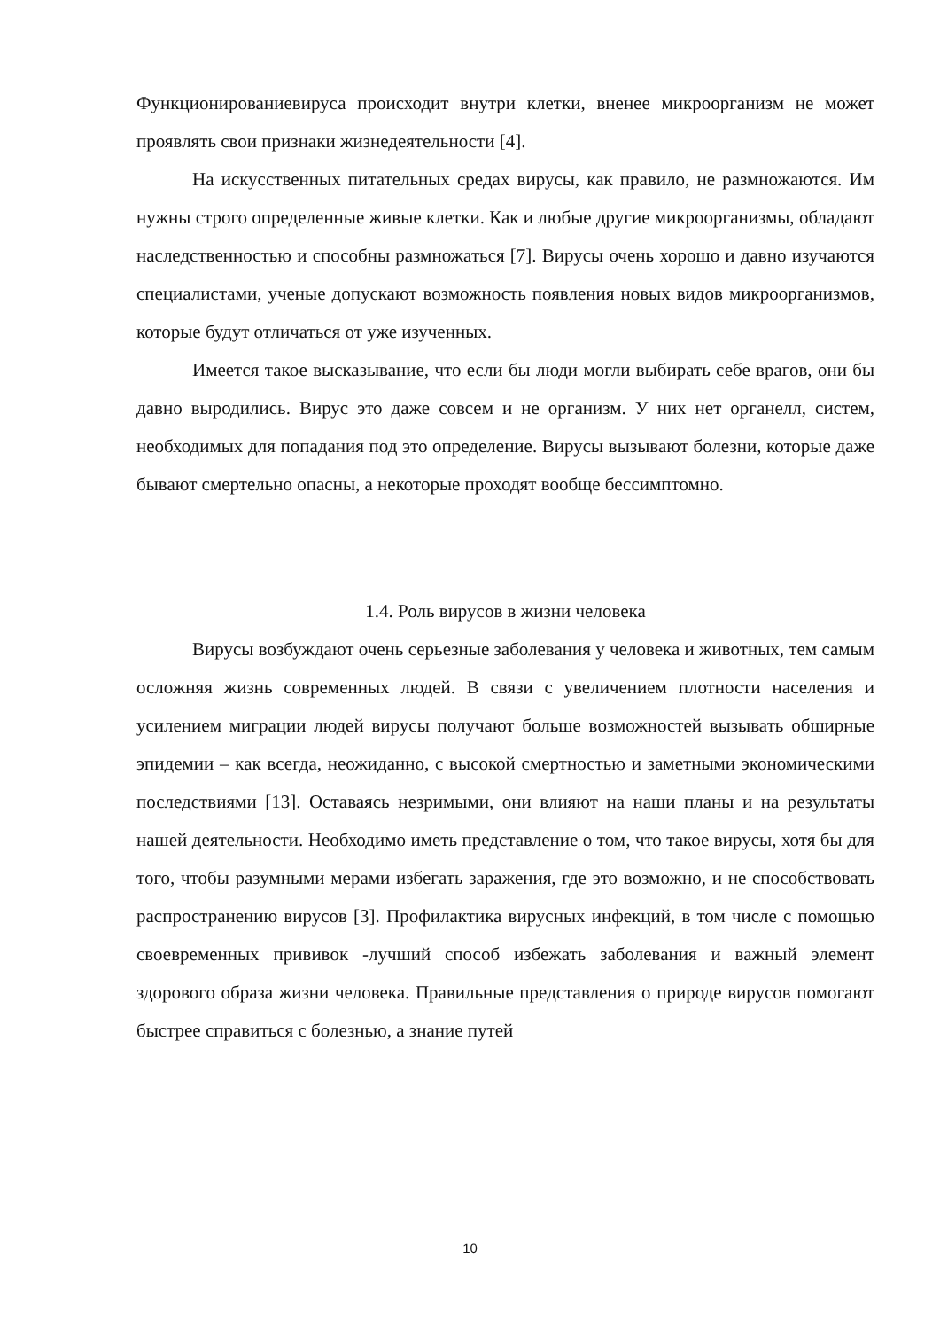Функционированиевируса происходит внутри клетки, вненее микроорганизм не может проявлять свои признаки жизнедеятельности [4].
На искусственных питательных средах вирусы, как правило, не размножаются. Им нужны строго определенные живые клетки. Как и любые другие микроорганизмы, обладают наследственностью и способны размножаться [7]. Вирусы очень хорошо и давно изучаются специалистами, ученые допускают возможность появления новых видов микроорганизмов, которые будут отличаться от уже изученных.
Имеется такое высказывание, что если бы люди могли выбирать себе врагов, они бы давно выродились. Вирус это даже совсем и не организм. У них нет органелл, систем, необходимых для попадания под это определение. Вирусы вызывают болезни, которые даже бывают смертельно опасны, а некоторые проходят вообще бессимптомно.
1.4. Роль вирусов в жизни человека
Вирусы возбуждают очень серьезные заболевания у человека и животных, тем самым осложняя жизнь современных людей. В связи с увеличением плотности населения и усилением миграции людей вирусы получают больше возможностей вызывать обширные эпидемии – как всегда, неожиданно, с высокой смертностью и заметными экономическими последствиями [13]. Оставаясь незримыми, они влияют на наши планы и на результаты нашей деятельности. Необходимо иметь представление о том, что такое вирусы, хотя бы для того, чтобы разумными мерами избегать заражения, где это возможно, и не способствовать распространению вирусов [3]. Профилактика вирусных инфекций, в том числе с помощью своевременных прививок -лучший способ избежать заболевания и важный элемент здорового образа жизни человека. Правильные представления о природе вирусов помогают быстрее справиться с болезнью, а знание путей
10